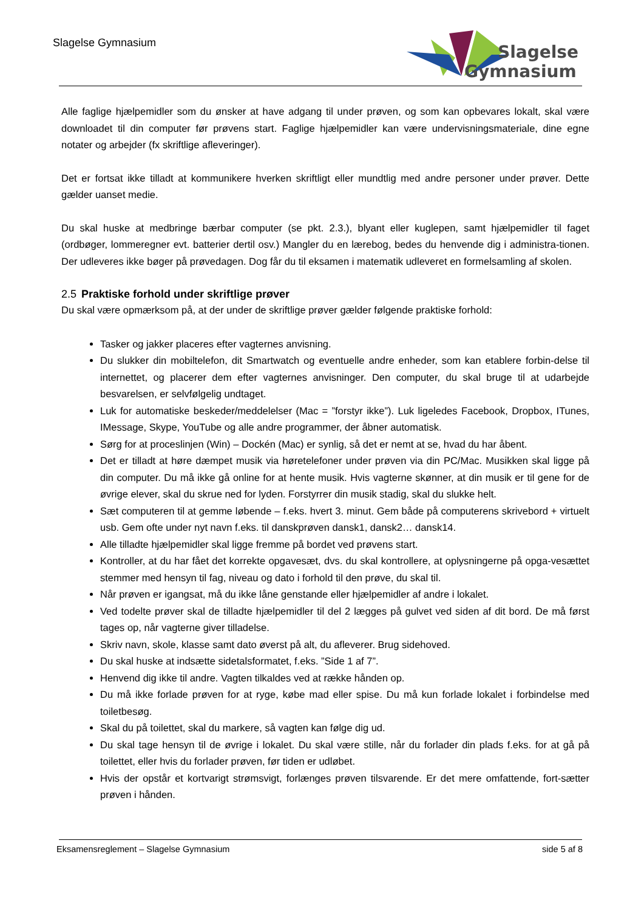Slagelse Gymnasium
Slagelse
Gymnasium
Alle faglige hjælpemidler som du ønsker at have adgang til under prøven, og som kan opbevares lokalt, skal være downloadet til din computer før prøvens start. Faglige hjælpemidler kan være undervisningsmateriale, dine egne notater og arbejder (fx skriftlige afleveringer).
Det er fortsat ikke tilladt at kommunikere hverken skriftligt eller mundtlig med andre personer under prøver. Dette gælder uanset medie.
Du skal huske at medbringe bærbar computer (se pkt. 2.3.), blyant eller kuglepen, samt hjælpemidler til faget (ordbøger, lommeregner evt. batterier dertil osv.) Mangler du en lærebog, bedes du henvende dig i administra-tionen. Der udleveres ikke bøger på prøvedagen. Dog får du til eksamen i matematik udleveret en formelsamling af skolen.
2.5 Praktiske forhold under skriftlige prøver
Du skal være opmærksom på, at der under de skriftlige prøver gælder følgende praktiske forhold:
Tasker og jakker placeres efter vagternes anvisning.
Du slukker din mobiltelefon, dit Smartwatch og eventuelle andre enheder, som kan etablere forbin-delse til internettet, og placerer dem efter vagternes anvisninger. Den computer, du skal bruge til at udarbejde besvarelsen, er selvfølgelig undtaget.
Luk for automatiske beskeder/meddelelser (Mac = ”forstyr ikke”). Luk ligeledes Facebook, Dropbox, ITunes, IMessage, Skype, YouTube og alle andre programmer, der åbner automatisk.
Sørg for at proceslinjen (Win) – Dockén (Mac) er synlig, så det er nemt at se, hvad du har åbent.
Det er tilladt at høre dæmpet musik via høretelefoner under prøven via din PC/Mac. Musikken skal ligge på din computer. Du må ikke gå online for at hente musik. Hvis vagterne skønner, at din musik er til gene for de øvrige elever, skal du skrue ned for lyden. Forstyrrer din musik stadig, skal du slukke helt.
Sæt computeren til at gemme løbende – f.eks. hvert 3. minut. Gem både på computerens skrivebord + virtuelt usb. Gem ofte under nyt navn f.eks. til danskprøven dansk1, dansk2… dansk14.
Alle tilladte hjælpemidler skal ligge fremme på bordet ved prøvens start.
Kontroller, at du har fået det korrekte opgavesæt, dvs. du skal kontrollere, at oplysningerne på opga-vesættet stemmer med hensyn til fag, niveau og dato i forhold til den prøve, du skal til.
Når prøven er igangsat, må du ikke låne genstande eller hjælpemidler af andre i lokalet.
Ved todelte prøver skal de tilladte hjælpemidler til del 2 lægges på gulvet ved siden af dit bord. De må først tages op, når vagterne giver tilladelse.
Skriv navn, skole, klasse samt dato øverst på alt, du afleverer. Brug sidehoved.
Du skal huske at indsætte sidetalsformatet, f.eks. ”Side 1 af 7”.
Henvend dig ikke til andre. Vagten tilkaldes ved at række hånden op.
Du må ikke forlade prøven for at ryge, købe mad eller spise. Du må kun forlade lokalet i forbindelse med toiletbesøg.
Skal du på toilettet, skal du markere, så vagten kan følge dig ud.
Du skal tage hensyn til de øvrige i lokalet. Du skal være stille, når du forlader din plads f.eks. for at gå på toilettet, eller hvis du forlader prøven, før tiden er udløbet.
Hvis der opstår et kortvarigt strømsvigt, forlænges prøven tilsvarende. Er det mere omfattende, fort-sætter prøven i hånden.
Eksamensreglement – Slagelse Gymnasium side 5 af 8